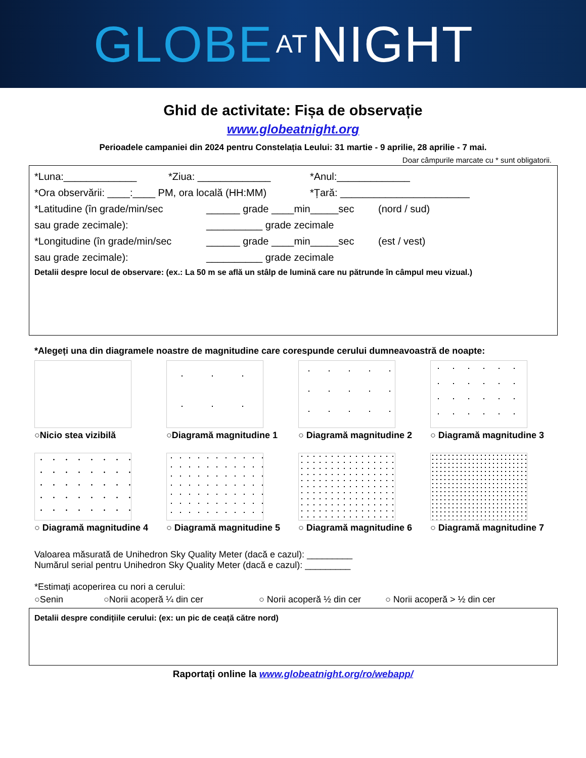GLOBE AT NIGHT
Ghid de activitate: Fișa de observație
www.globeatnight.org
Perioadele campaniei din 2024 pentru Constelația Leului: 31 martie - 9 aprilie, 28 aprilie - 7 mai.
Doar câmpurile marcate cu * sunt obligatorii.
*Luna:_____________ *Ziua: _____________ *Anul:_____________
*Ora observării: ____:____ PM, ora locală (HH:MM) *Țară: _______________________
*Latitudine (în grade/min/sec ______ grade ____min_____sec (nord / sud)
sau grade zecimale): __________ grade zecimale
*Longitudine (în grade/min/sec ______ grade ____min_____sec (est / vest)
sau grade zecimale): __________ grade zecimale
Detalii despre locul de observare: (ex.: La 50 m se află un stâlp de lumină care nu pătrunde în câmpul meu vizual.)
*Alegeți una din diagramele noastre de magnitudine care corespunde cerului dumneavoastră de noapte:
○Nicio stea vizibilă
○Diagramă magnitudine 1
○ Diagramă magnitudine 2
○ Diagramă magnitudine 3
○ Diagramă magnitudine 4
○ Diagramă magnitudine 5
○ Diagramă magnitudine 6
○ Diagramă magnitudine 7
Valoarea măsurată de Unihedron Sky Quality Meter (dacă e cazul): _________
Numărul serial pentru Unihedron Sky Quality Meter (dacă e cazul): _________
*Estimați acoperirea cu nori a cerului:
○Senin ○Norii acoperă ¼ din cer ○ Norii acoperă ½ din cer ○ Norii acoperă > ½ din cer
Detalii despre condițiile cerului: (ex: un pic de ceață către nord)
Raportați online la www.globeatnight.org/ro/webapp/